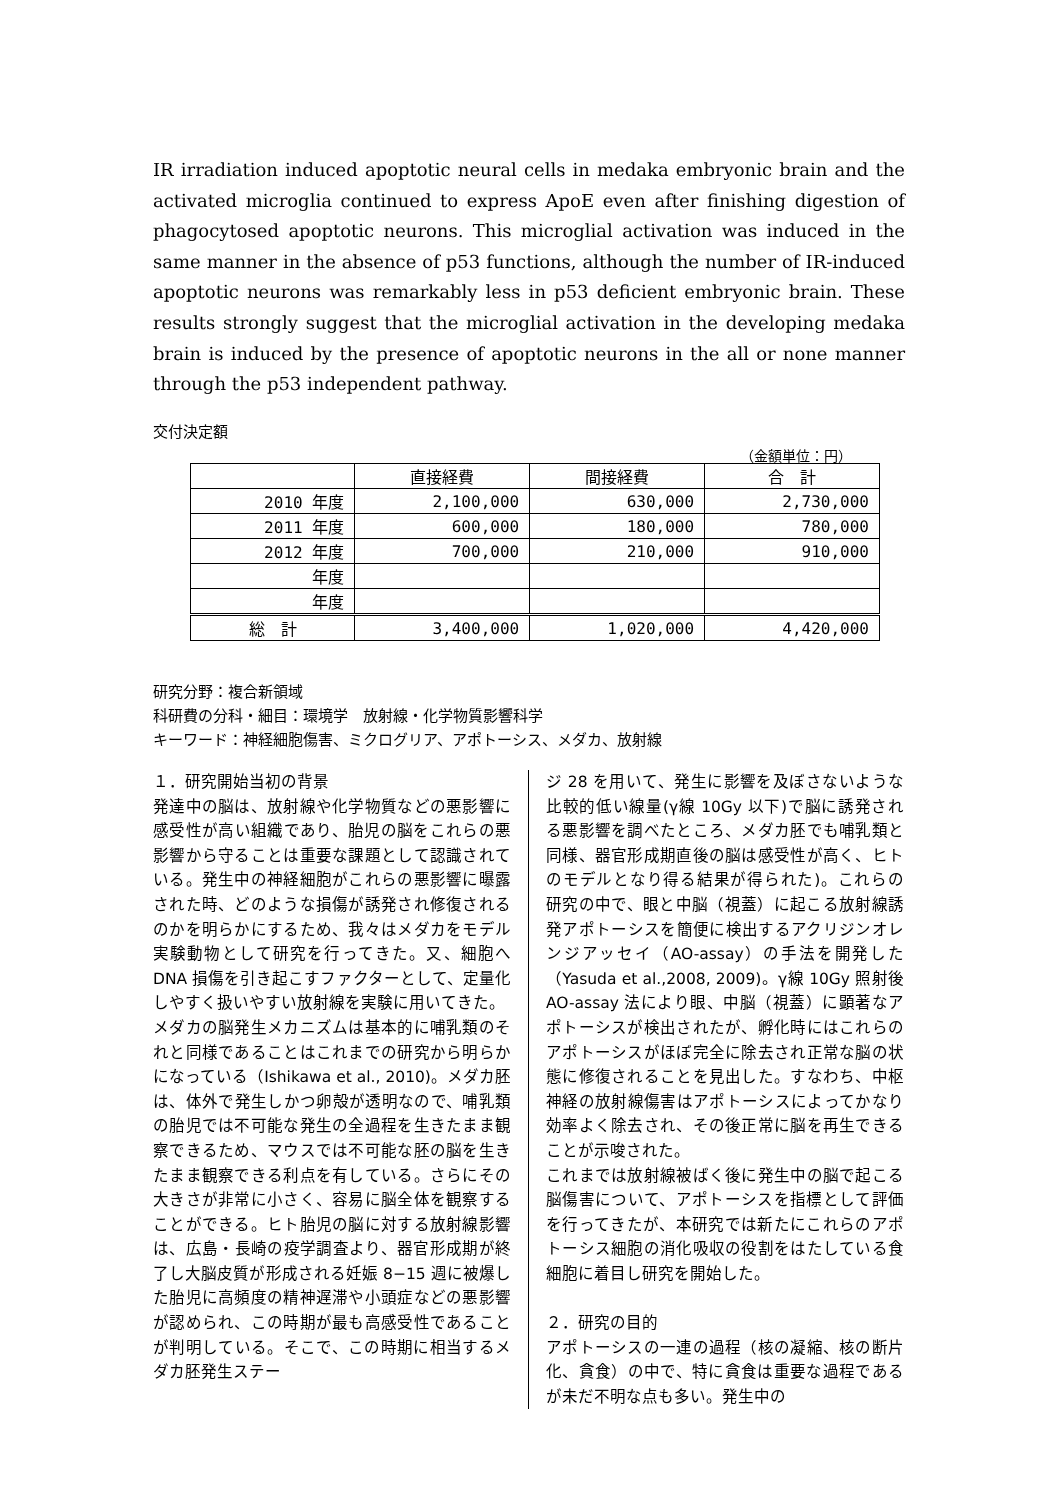IR irradiation induced apoptotic neural cells in medaka embryonic brain and the activated microglia continued to express ApoE even after finishing digestion of phagocytosed apoptotic neurons. This microglial activation was induced in the same manner in the absence of p53 functions, although the number of IR-induced apoptotic neurons was remarkably less in p53 deficient embryonic brain. These results strongly suggest that the microglial activation in the developing medaka brain is induced by the presence of apoptotic neurons in the all or none manner through the p53 independent pathway.
交付決定額
（金額単位：円）
| | 直接経費 | 間接経費 | 合 計 |
| --- | --- | --- | --- |
| 2010 年度 | 2,100,000 | 630,000 | 2,730,000 |
| 2011 年度 | 600,000 | 180,000 | 780,000 |
| 2012 年度 | 700,000 | 210,000 | 910,000 |
| 年度 | | | |
| 年度 | | | |
| 総 計 | 3,400,000 | 1,020,000 | 4,420,000 |
研究分野：複合新領域
科研費の分科・細目：環境学　放射線・化学物質影響科学
キーワード：神経細胞傷害、ミクログリア、アポトーシス、メダカ、放射線
１．研究開始当初の背景
発達中の脳は、放射線や化学物質などの悪影響に感受性が高い組織であり、胎児の脳をこれらの悪影響から守ることは重要な課題として認識されている。発生中の神経細胞がこれらの悪影響に曝露された時、どのような損傷が誘発され修復されるのかを明らかにするため、我々はメダカをモデル実験動物として研究を行ってきた。又、細胞へ DNA 損傷を引き起こすファクターとして、定量化しやすく扱いやすい放射線を実験に用いてきた。
メダカの脳発生メカニズムは基本的に哺乳類のそれと同様であることはこれまでの研究から明らかになっている（Ishikawa et al., 2010)。メダカ胚は、体外で発生しかつ卵殻が透明なので、哺乳類の胎児では不可能な発生の全過程を生きたまま観察できるため、マウスでは不可能な胚の脳を生きたまま観察できる利点を有している。さらにその大きさが非常に小さく、容易に脳全体を観察することができる。ヒト胎児の脳に対する放射線影響は、広島・長崎の疫学調査より、器官形成期が終了し大脳皮質が形成される妊娠 8−15 週に被爆した胎児に高頻度の精神遅滞や小頭症などの悪影響が認められ、この時期が最も高感受性であることが判明している。そこで、この時期に相当するメダカ胚発生ステー
ジ 28 を用いて、発生に影響を及ぼさないような比較的低い線量(γ線 10Gy 以下)で脳に誘発される悪影響を調べたところ、メダカ胚でも哺乳類と同様、器官形成期直後の脳は感受性が高く、ヒトのモデルとなり得る結果が得られた)。これらの研究の中で、眼と中脳（視蓋）に起こる放射線誘発アポトーシスを簡便に検出するアクリジンオレンジアッセイ（AO-assay）の手法を開発した（Yasuda et al.,2008, 2009)。γ線 10Gy 照射後 AO-assay 法により眼、中脳（視蓋）に顕著なアポトーシスが検出されたが、孵化時にはこれらのアポトーシスがほぼ完全に除去され正常な脳の状態に修復されることを見出した。すなわち、中枢神経の放射線傷害はアポトーシスによってかなり効率よく除去され、その後正常に脳を再生できることが示唆された。
これまでは放射線被ばく後に発生中の脳で起こる脳傷害について、アポトーシスを指標として評価を行ってきたが、本研究では新たにこれらのアポトーシス細胞の消化吸収の役割をはたしている食細胞に着目し研究を開始した。
２．研究の目的
アポトーシスの一連の過程（核の凝縮、核の断片化、貪食）の中で、特に貪食は重要な過程であるが未だ不明な点も多い。発生中の